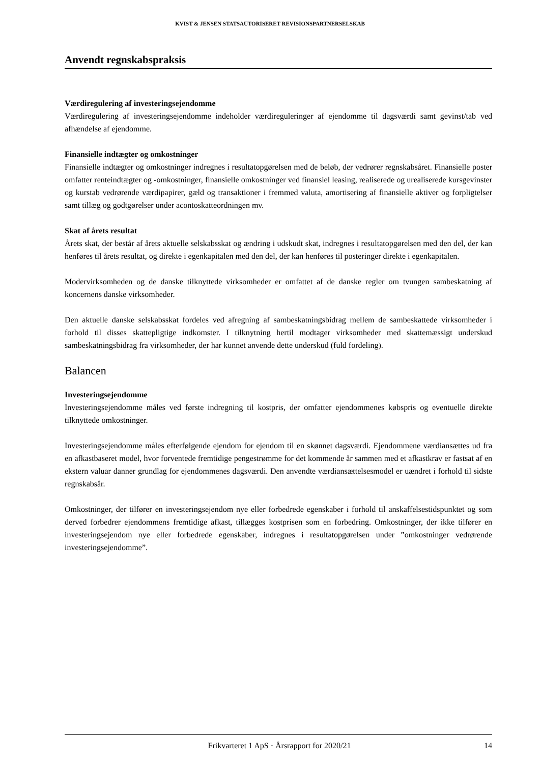KVIST & JENSEN STATSAUTORISERET REVISIONSPARTNERSELSKAB
Anvendt regnskabspraksis
Værdiregulering af investeringsejendomme
Værdiregulering af investeringsejendomme indeholder værdireguleringer af ejendomme til dagsværdi samt gevinst/tab ved afhændelse af ejendomme.
Finansielle indtægter og omkostninger
Finansielle indtægter og omkostninger indregnes i resultatopgørelsen med de beløb, der vedrører regnskabsåret. Finansielle poster omfatter renteindtægter og -omkostninger, finansielle omkostninger ved finansiel leasing, realiserede og urealiserede kursgevinster og kurstab vedrørende værdipapirer, gæld og transaktioner i fremmed valuta, amortisering af finansielle aktiver og forpligtelser samt tillæg og godtgørelser under acontoskatteordningen mv.
Skat af årets resultat
Årets skat, der består af årets aktuelle selskabsskat og ændring i udskudt skat, indregnes i resultatopgørelsen med den del, der kan henføres til årets resultat, og direkte i egenkapitalen med den del, der kan henføres til posteringer direkte i egenkapitalen.
Modervirksomheden og de danske tilknyttede virksomheder er omfattet af de danske regler om tvungen sambeskatning af koncernens danske virksomheder.
Den aktuelle danske selskabsskat fordeles ved afregning af sambeskatningsbidrag mellem de sambeskattede virksomheder i forhold til disses skattepligtige indkomster. I tilknytning hertil modtager virksomheder med skattemæssigt underskud sambeskatningsbidrag fra virksomheder, der har kunnet anvende dette underskud (fuld fordeling).
Balancen
Investeringsejendomme
Investeringsejendomme måles ved første indregning til kostpris, der omfatter ejendommenes købspris og eventuelle direkte tilknyttede omkostninger.
Investeringsejendomme måles efterfølgende ejendom for ejendom til en skønnet dagsværdi. Ejendommene værdiansættes ud fra en afkastbaseret model, hvor forventede fremtidige pengestrømme for det kommende år sammen med et afkastkrav er fastsat af en ekstern valuar danner grundlag for ejendommenes dagsværdi. Den anvendte værdiansættelsesmodel er uændret i forhold til sidste regnskabsår.
Omkostninger, der tilfører en investeringsejendom nye eller forbedrede egenskaber i forhold til anskaffelsestidspunktet og som derved forbedrer ejendommens fremtidige afkast, tillægges kostprisen som en forbedring. Omkostninger, der ikke tilfører en investeringsejendom nye eller forbedrede egenskaber, indregnes i resultatopgørelsen under ”omkostninger vedrørende investeringsejendomme”.
Frikvarteret 1 ApS · Årsrapport for 2020/21 14